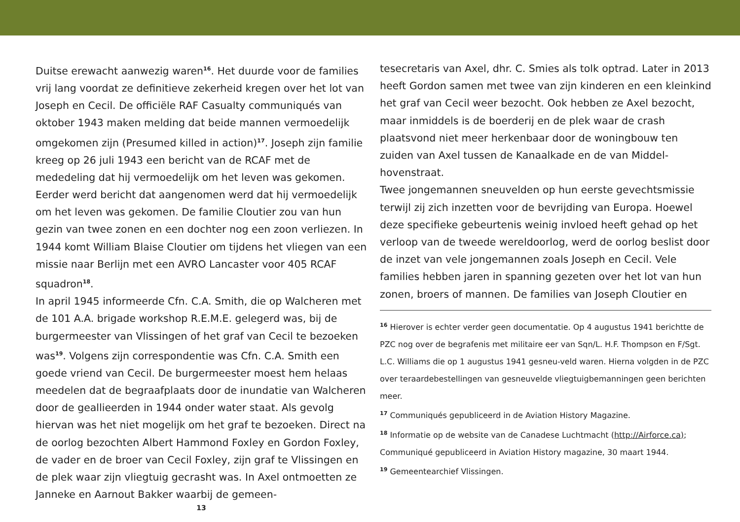Duitse erewacht aanwezig waren<sup>16</sup>. Het duurde voor de families vrij lang voordat ze definitieve zekerheid kregen over het lot van Joseph en Cecil. De officiële RAF Casualty communiqués van oktober 1943 maken melding dat beide mannen vermoedelijk omgekomen zijn (Presumed killed in action)<sup>17</sup>. Joseph zijn familie kreeg op 26 juli 1943 een bericht van de RCAF met de mededeling dat hij vermoedelijk om het leven was gekomen. Eerder werd bericht dat aangenomen werd dat hij vermoedelijk om het leven was gekomen. De familie Cloutier zou van hun gezin van twee zonen en een dochter nog een zoon verliezen. In 1944 komt William Blaise Cloutier om tijdens het vliegen van een missie naar Berlijn met een AVRO Lancaster voor 405 RCAF squadron<sup>18</sup>.
In april 1945 informeerde Cfn. C.A. Smith, die op Walcheren met de 101 A.A. brigade workshop R.E.M.E. gelegerd was, bij de burgermeester van Vlissingen of het graf van Cecil te bezoeken was<sup>19</sup>. Volgens zijn correspondentie was Cfn. C.A. Smith een goede vriend van Cecil. De burgermeester moest hem helaas meedelen dat de begraafplaats door de inundatie van Walcheren door de geallieerden in 1944 onder water staat. Als gevolg hiervan was het niet mogelijk om het graf te bezoeken. Direct na de oorlog bezochten Albert Hammond Foxley en Gordon Foxley, de vader en de broer van Cecil Foxley, zijn graf te Vlissingen en de plek waar zijn vliegtuig gecrasht was. In Axel ontmoetten ze Janneke en Aarnout Bakker waarbij de gemeen-
13
tesecretaris van Axel, dhr. C. Smies als tolk optrad. Later in 2013 heeft Gordon samen met twee van zijn kinderen en een kleinkind het graf van Cecil weer bezocht. Ook hebben ze Axel bezocht, maar inmiddels is de boerderij en de plek waar de crash plaatsvond niet meer herkenbaar door de woningbouw ten zuiden van Axel tussen de Kanaalkade en de van Middel-hovenstraat.
Twee jongemannen sneuvelden op hun eerste gevechtsmissie terwijl zij zich inzetten voor de bevrijding van Europa. Hoewel deze specifieke gebeurtenis weinig invloed heeft gehad op het verloop van de tweede wereldoorlog, werd de oorlog beslist door de inzet van vele jongemannen zoals Joseph en Cecil. Vele families hebben jaren in spanning gezeten over het lot van hun zonen, broers of mannen. De families van Joseph Cloutier en
<sup>16</sup> Hierover is echter verder geen documentatie. Op 4 augustus 1941 berichtte de PZC nog over de begrafenis met militaire eer van Sqn/L. H.F. Thompson en F/Sgt. L.C. Williams die op 1 augustus 1941 gesneu-veld waren. Hierna volgden in de PZC over teraardebestellingen van gesneuvelde vliegtuigbemanningen geen berichten meer.
<sup>17</sup> Communiqués gepubliceerd in de Aviation History Magazine.
<sup>18</sup> Informatie op de website van de Canadese Luchtmacht (http://Airforce.ca); Communiqué gepubliceerd in Aviation History magazine, 30 maart 1944.
<sup>19</sup> Gemeentearchief Vlissingen.